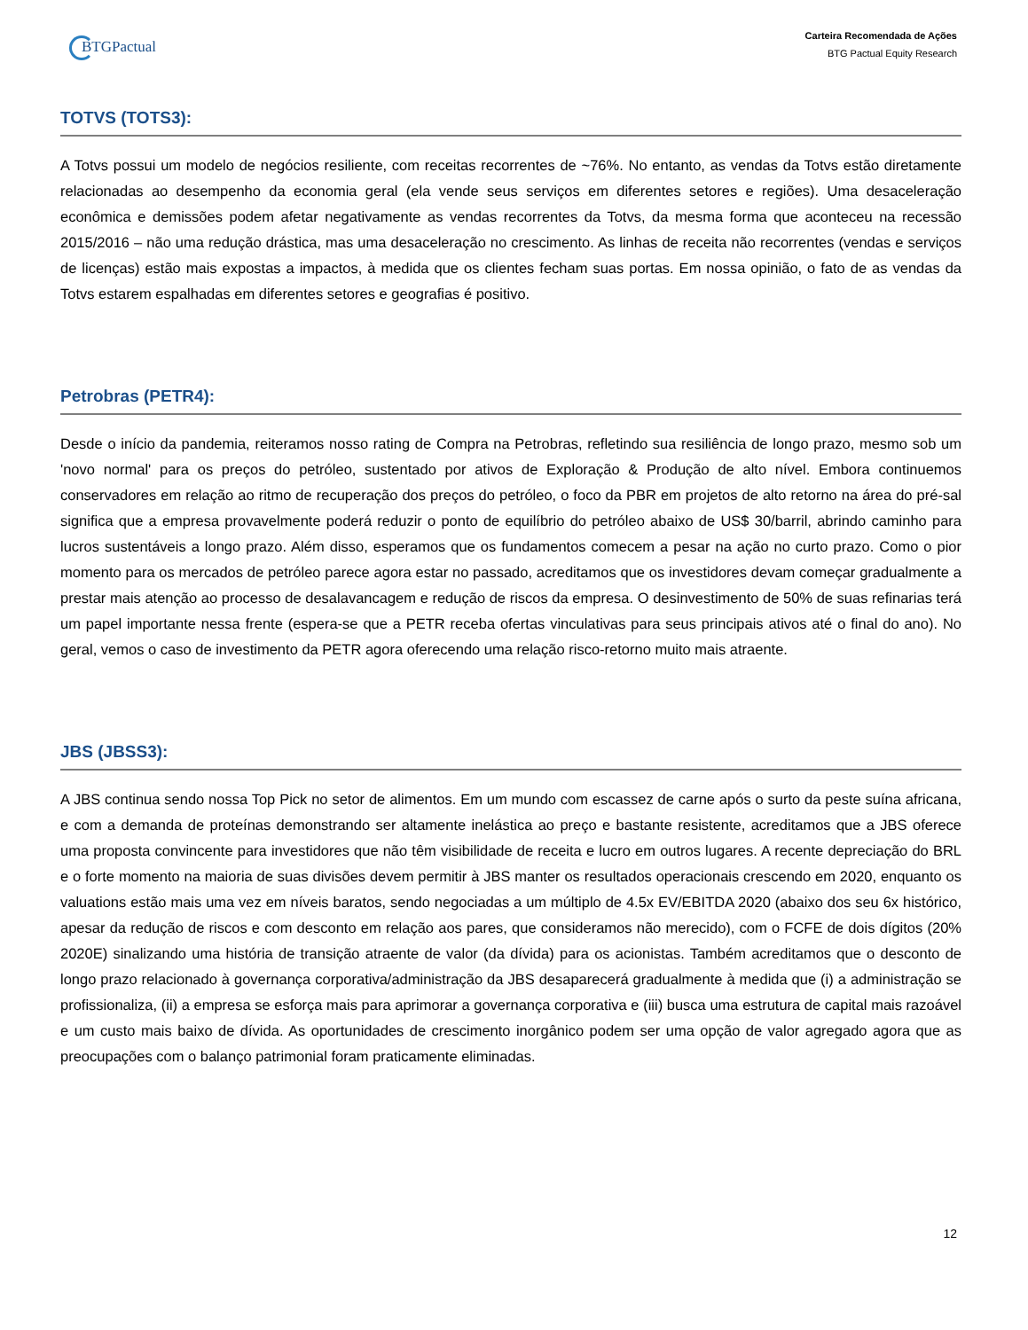BTGPactual
Carteira Recomendada de Ações
BTG Pactual Equity Research
TOTVS (TOTS3):
A Totvs possui um modelo de negócios resiliente, com receitas recorrentes de ~76%. No entanto, as vendas da Totvs estão diretamente relacionadas ao desempenho da economia geral (ela vende seus serviços em diferentes setores e regiões). Uma desaceleração econômica e demissões podem afetar negativamente as vendas recorrentes da Totvs, da mesma forma que aconteceu na recessão 2015/2016 – não uma redução drástica, mas uma desaceleração no crescimento. As linhas de receita não recorrentes (vendas e serviços de licenças) estão mais expostas a impactos, à medida que os clientes fecham suas portas. Em nossa opinião, o fato de as vendas da Totvs estarem espalhadas em diferentes setores e geografias é positivo.
Petrobras (PETR4):
Desde o início da pandemia, reiteramos nosso rating de Compra na Petrobras, refletindo sua resiliência de longo prazo, mesmo sob um 'novo normal' para os preços do petróleo, sustentado por ativos de Exploração & Produção de alto nível. Embora continuemos conservadores em relação ao ritmo de recuperação dos preços do petróleo, o foco da PBR em projetos de alto retorno na área do pré-sal significa que a empresa provavelmente poderá reduzir o ponto de equilíbrio do petróleo abaixo de US$ 30/barril, abrindo caminho para lucros sustentáveis a longo prazo. Além disso, esperamos que os fundamentos comecem a pesar na ação no curto prazo. Como o pior momento para os mercados de petróleo parece agora estar no passado, acreditamos que os investidores devam começar gradualmente a prestar mais atenção ao processo de desalavancagem e redução de riscos da empresa. O desinvestimento de 50% de suas refinarias terá um papel importante nessa frente (espera-se que a PETR receba ofertas vinculativas para seus principais ativos até o final do ano). No geral, vemos o caso de investimento da PETR agora oferecendo uma relação risco-retorno muito mais atraente.
JBS (JBSS3):
A JBS continua sendo nossa Top Pick no setor de alimentos. Em um mundo com escassez de carne após o surto da peste suína africana, e com a demanda de proteínas demonstrando ser altamente inelástica ao preço e bastante resistente, acreditamos que a JBS oferece uma proposta convincente para investidores que não têm visibilidade de receita e lucro em outros lugares. A recente depreciação do BRL e o forte momento na maioria de suas divisões devem permitir à JBS manter os resultados operacionais crescendo em 2020, enquanto os valuations estão mais uma vez em níveis baratos, sendo negociadas a um múltiplo de 4.5x EV/EBITDA 2020 (abaixo dos seu 6x histórico, apesar da redução de riscos e com desconto em relação aos pares, que consideramos não merecido), com o FCFE de dois dígitos (20% 2020E) sinalizando uma história de transição atraente de valor (da dívida) para os acionistas. Também acreditamos que o desconto de longo prazo relacionado à governança corporativa/administração da JBS desaparecerá gradualmente à medida que (i) a administração se profissionaliza, (ii) a empresa se esforça mais para aprimorar a governança corporativa e (iii) busca uma estrutura de capital mais razoável e um custo mais baixo de dívida. As oportunidades de crescimento inorgânico podem ser uma opção de valor agregado agora que as preocupações com o balanço patrimonial foram praticamente eliminadas.
12